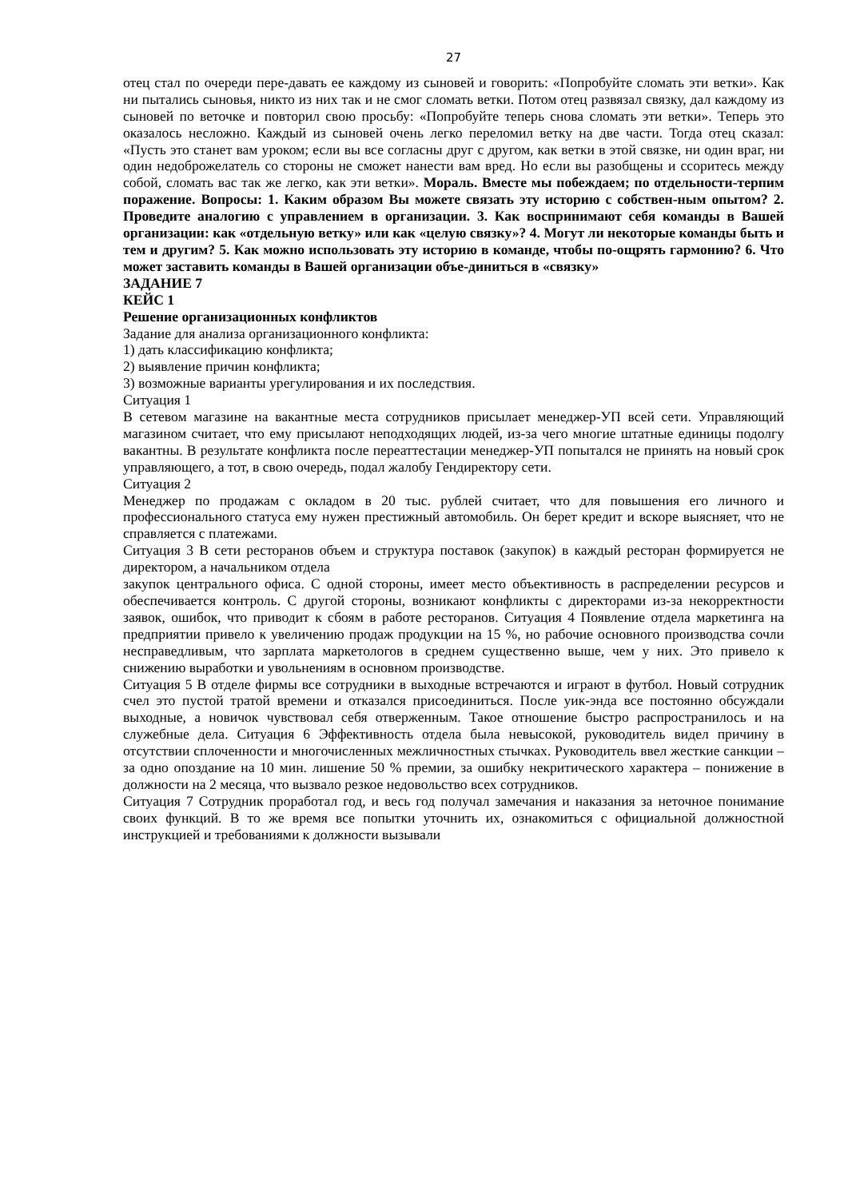27
отец стал по очереди пере-давать ее каждому из сыновей и говорить: «Попробуйте сломать эти ветки». Как ни пытались сыновья, никто из них так и не смог сломать ветки. Потом отец развязал связку, дал каждому из сыновей по веточке и повторил свою просьбу: «Попробуйте теперь снова сломать эти ветки». Теперь это оказалось несложно. Каждый из сыновей очень легко переломил ветку на две части. Тогда отец сказал: «Пусть это станет вам уроком; если вы все согласны друг с другом, как ветки в этой связке, ни один враг, ни один недоброжелатель со стороны не сможет нанести вам вред. Но если вы разобщены и ссоритесь между собой, сломать вас так же легко, как эти ветки». Мораль. Вместе мы побеждаем; по отдельности-терпим поражение. Вопросы: 1. Каким образом Вы можете связать эту историю с собствен-ным опытом? 2. Проведите аналогию с управлением в организации. 3. Как воспринимают себя команды в Вашей организации: как «отдельную ветку» или как «целую связку»? 4. Могут ли некоторые команды быть и тем и другим? 5. Как можно использовать эту историю в команде, чтобы по-ощрять гармонию? 6. Что может заставить команды в Вашей организации объе-диниться в «связку»
ЗАДАНИЕ 7
КЕЙС 1
Решение организационных конфликтов
Задание для анализа организационного конфликта:
1) дать классификацию конфликта;
2) выявление причин конфликта;
3) возможные варианты урегулирования и их последствия.
Ситуация 1
В сетевом магазине на вакантные места сотрудников присылает менеджер-УП всей сети. Управляющий магазином считает, что ему присылают неподходящих людей, из-за чего многие штатные единицы подолгу вакантны. В результате конфликта после переаттестации менеджер-УП попытался не принять на новый срок управляющего, а тот, в свою очередь, подал жалобу Гендиректору сети.
Ситуация 2
Менеджер по продажам с окладом в 20 тыс. рублей считает, что для повышения его личного и профессионального статуса ему нужен престижный автомобиль. Он берет кредит и вскоре выясняет, что не справляется с платежами.
Ситуация 3 В сети ресторанов объем и структура поставок (закупок) в каждый ресторан формируется не директором, а начальником отдела
закупок центрального офиса. С одной стороны, имеет место объективность в распределении ресурсов и обеспечивается контроль. С другой стороны, возникают конфликты с директорами из-за некорректности заявок, ошибок, что приводит к сбоям в работе ресторанов. Ситуация 4 Появление отдела маркетинга на предприятии привело к увеличению продаж продукции на 15 %, но рабочие основного производства сочли несправедливым, что зарплата маркетологов в среднем существенно выше, чем у них. Это привело к снижению выработки и увольнениям в основном производстве.
Ситуация 5 В отделе фирмы все сотрудники в выходные встречаются и играют в футбол. Новый сотрудник счел это пустой тратой времени и отказался присоединиться. После уик-энда все постоянно обсуждали выходные, а новичок чувствовал себя отверженным. Такое отношение быстро распространилось и на служебные дела. Ситуация 6 Эффективность отдела была невысокой, руководитель видел причину в отсутствии сплоченности и многочисленных межличностных стычках. Руководитель ввел жесткие санкции – за одно опоздание на 10 мин. лишение 50 % премии, за ошибку некритического характера – понижение в должности на 2 месяца, что вызвало резкое недовольство всех сотрудников.
Ситуация 7 Сотрудник проработал год, и весь год получал замечания и наказания за неточное понимание своих функций. В то же время все попытки уточнить их, ознакомиться с официальной должностной инструкцией и требованиями к должности вызывали